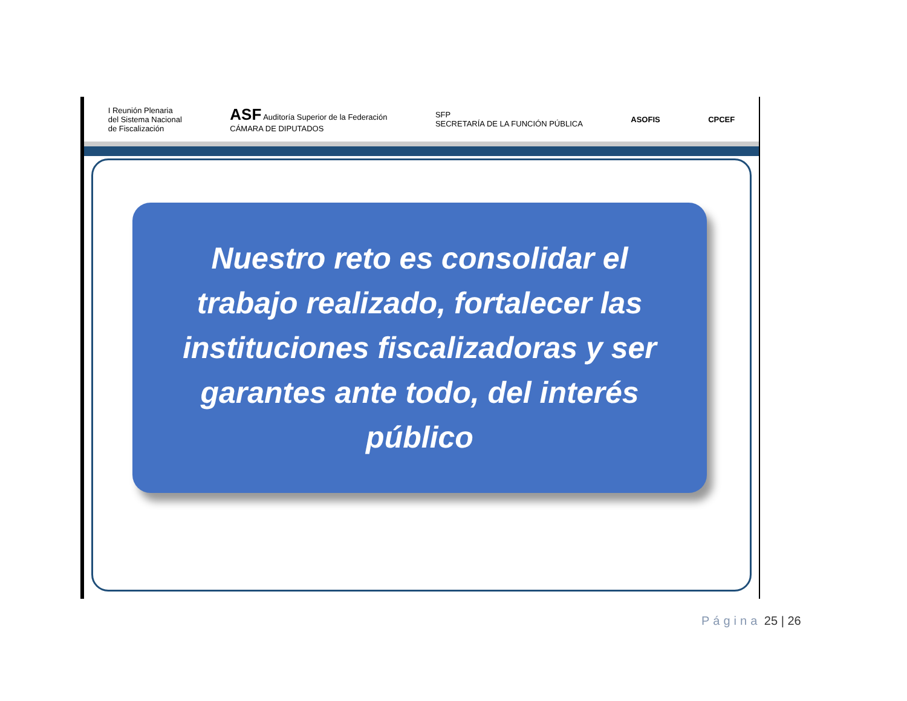I Reunión Plenaria
del Sistema Nacional
de Fiscalización
ASF Auditoría Superior de la Federación
CÁMARA DE DIPUTADOS
SFP
SECRETARÍA DE LA FUNCIÓN PÚBLICA
ASOFIS CPCEF
Nuestro reto es consolidar el trabajo realizado, fortalecer las instituciones fiscalizadoras y ser garantes ante todo, del interés público
Página 25 | 26